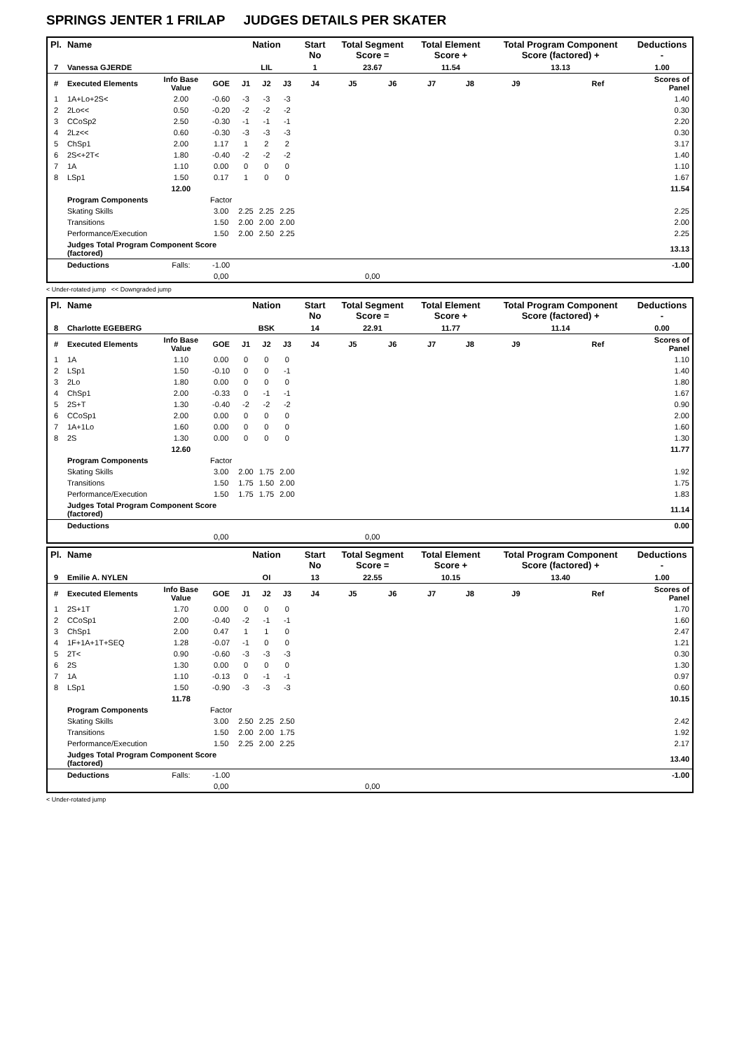SPRINGS JENTER 1 FRILAP JUDGES DETAILS PER SKATER
| Pl. | Name | | | Nation | | | Start No | Total Segment Score = | | Total Element Score + | | Total Program Component Score (factored) + | | | Deductions - |
| --- | --- | --- | --- | --- | --- | --- | --- | --- | --- | --- | --- | --- | --- | --- | --- |
| 7 | Vanessa GJERDE | | | LIL | | | 1 | 23.67 | | 11.54 | | 13.13 | | | 1.00 |
| # | Executed Elements | Info Base Value | GOE | J1 | J2 | J3 | J4 | J5 | J6 | J7 | J8 | J9 | | Ref | Scores of Panel |
| 1 | 1A+Lo+2S< | 2.00 | -0.60 | -3 | -3 | -3 | | | | | | | | | 1.40 |
| 2 | 2Lo<< | 0.50 | -0.20 | -2 | -2 | -2 | | | | | | | | | 0.30 |
| 3 | CCoSp2 | 2.50 | -0.30 | -1 | -1 | -1 | | | | | | | | | 2.20 |
| 4 | 2Lz<< | 0.60 | -0.30 | -3 | -3 | -3 | | | | | | | | | 0.30 |
| 5 | ChSp1 | 2.00 | 1.17 | 1 | 2 | 2 | | | | | | | | | 3.17 |
| 6 | 2S<+2T< | 1.80 | -0.40 | -2 | -2 | -2 | | | | | | | | | 1.40 |
| 7 | 1A | 1.10 | 0.00 | 0 | 0 | 0 | | | | | | | | | 1.10 |
| 8 | LSp1 | 1.50 | 0.17 | 1 | 0 | 0 | | | | | | | | | 1.67 |
| | | 12.00 | | | | | | | | | | | | | 11.54 |
| | Program Components | | Factor | | | | | | | | | | | | |
| | Skating Skills | | 3.00 | 2.25 | 2.25 | 2.25 | | | | | | | | | 2.25 |
| | Transitions | | 1.50 | 2.00 | 2.00 | 2.00 | | | | | | | | | 2.00 |
| | Performance/Execution | | 1.50 | 2.00 | 2.50 | 2.25 | | | | | | | | | 2.25 |
| | Judges Total Program Component Score (factored) | | | | | | | | | | | | | | 13.13 |
| | Deductions | Falls: | -1.00 | | | | | | | | | | | | -1.00 |
| | | | 0,00 | | | | | 0,00 | | | | | | | |
< Under-rotated jump << Downgraded jump
| Pl. | Name | | | Nation | | | Start No | Total Segment Score = | | Total Element Score + | | Total Program Component Score (factored) + | | | Deductions - |
| --- | --- | --- | --- | --- | --- | --- | --- | --- | --- | --- | --- | --- | --- | --- | --- |
| 8 | Charlotte EGEBERG | | | BSK | | | 14 | 22.91 | | 11.77 | | 11.14 | | | 0.00 |
| # | Executed Elements | Info Base Value | GOE | J1 | J2 | J3 | J4 | J5 | J6 | J7 | J8 | J9 | | Ref | Scores of Panel |
| 1 | 1A | 1.10 | 0.00 | 0 | 0 | 0 | | | | | | | | | 1.10 |
| 2 | LSp1 | 1.50 | -0.10 | 0 | 0 | -1 | | | | | | | | | 1.40 |
| 3 | 2Lo | 1.80 | 0.00 | 0 | 0 | 0 | | | | | | | | | 1.80 |
| 4 | ChSp1 | 2.00 | -0.33 | 0 | -1 | -1 | | | | | | | | | 1.67 |
| 5 | 2S+T | 1.30 | -0.40 | -2 | -2 | -2 | | | | | | | | | 0.90 |
| 6 | CCoSp1 | 2.00 | 0.00 | 0 | 0 | 0 | | | | | | | | | 2.00 |
| 7 | 1A+1Lo | 1.60 | 0.00 | 0 | 0 | 0 | | | | | | | | | 1.60 |
| 8 | 2S | 1.30 | 0.00 | 0 | 0 | 0 | | | | | | | | | 1.30 |
| | | 12.60 | | | | | | | | | | | | | 11.77 |
| | Program Components | | Factor | | | | | | | | | | | | |
| | Skating Skills | | 3.00 | 2.00 | 1.75 | 2.00 | | | | | | | | | 1.92 |
| | Transitions | | 1.50 | 1.75 | 1.50 | 2.00 | | | | | | | | | 1.75 |
| | Performance/Execution | | 1.50 | 1.75 | 1.75 | 2.00 | | | | | | | | | 1.83 |
| | Judges Total Program Component Score (factored) | | | | | | | | | | | | | | 11.14 |
| | Deductions | | | | | | | | | | | | | | 0.00 |
| | | | 0,00 | | | | | 0,00 | | | | | | | |
| Pl. | Name | | | Nation | | | Start No | Total Segment Score = | | Total Element Score + | | Total Program Component Score (factored) + | | | Deductions - |
| --- | --- | --- | --- | --- | --- | --- | --- | --- | --- | --- | --- | --- | --- | --- | --- |
| 9 | Emilie A. NYLEN | | | OI | | | 13 | 22.55 | | 10.15 | | 13.40 | | | 1.00 |
| # | Executed Elements | Info Base Value | GOE | J1 | J2 | J3 | J4 | J5 | J6 | J7 | J8 | J9 | | Ref | Scores of Panel |
| 1 | 2S+1T | 1.70 | 0.00 | 0 | 0 | 0 | | | | | | | | | 1.70 |
| 2 | CCoSp1 | 2.00 | -0.40 | -2 | -1 | -1 | | | | | | | | | 1.60 |
| 3 | ChSp1 | 2.00 | 0.47 | 1 | 1 | 0 | | | | | | | | | 2.47 |
| 4 | 1F+1A+1T+SEQ | 1.28 | -0.07 | -1 | 0 | 0 | | | | | | | | | 1.21 |
| 5 | 2T< | 0.90 | -0.60 | -3 | -3 | -3 | | | | | | | | | 0.30 |
| 6 | 2S | 1.30 | 0.00 | 0 | 0 | 0 | | | | | | | | | 1.30 |
| 7 | 1A | 1.10 | -0.13 | 0 | -1 | -1 | | | | | | | | | 0.97 |
| 8 | LSp1 | 1.50 | -0.90 | -3 | -3 | -3 | | | | | | | | | 0.60 |
| | | 11.78 | | | | | | | | | | | | | 10.15 |
| | Program Components | | Factor | | | | | | | | | | | | |
| | Skating Skills | | 3.00 | 2.50 | 2.25 | 2.50 | | | | | | | | | 2.42 |
| | Transitions | | 1.50 | 2.00 | 2.00 | 1.75 | | | | | | | | | 1.92 |
| | Performance/Execution | | 1.50 | 2.25 | 2.00 | 2.25 | | | | | | | | | 2.17 |
| | Judges Total Program Component Score (factored) | | | | | | | | | | | | | | 13.40 |
| | Deductions | Falls: | -1.00 | | | | | | | | | | | | -1.00 |
| | | | 0,00 | | | | | 0,00 | | | | | | | |
< Under-rotated jump